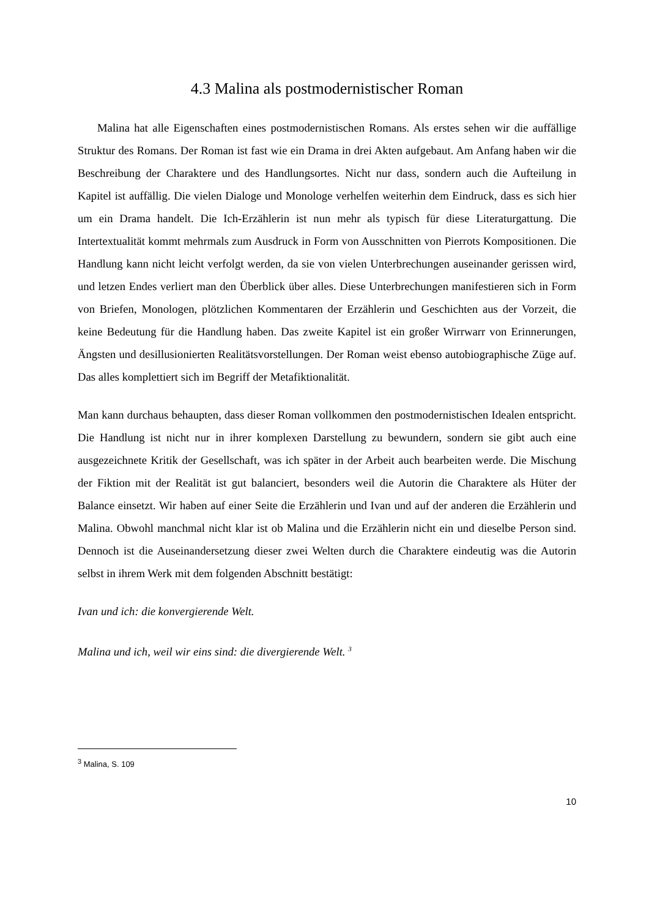4.3 Malina als postmodernistischer Roman
Malina hat alle Eigenschaften eines postmodernistischen Romans. Als erstes sehen wir die auffällige Struktur des Romans. Der Roman ist fast wie ein Drama in drei Akten aufgebaut. Am Anfang haben wir die Beschreibung der Charaktere und des Handlungsortes. Nicht nur dass, sondern auch die Aufteilung in Kapitel ist auffällig. Die vielen Dialoge und Monologe verhelfen weiterhin dem Eindruck, dass es sich hier um ein Drama handelt. Die Ich-Erzählerin ist nun mehr als typisch für diese Literaturgattung. Die Intertextualität kommt mehrmals zum Ausdruck in Form von Ausschnitten von Pierrots Kompositionen. Die Handlung kann nicht leicht verfolgt werden, da sie von vielen Unterbrechungen auseinander gerissen wird, und letzen Endes verliert man den Überblick über alles. Diese Unterbrechungen manifestieren sich in Form von Briefen, Monologen, plötzlichen Kommentaren der Erzählerin und Geschichten aus der Vorzeit, die keine Bedeutung für die Handlung haben. Das zweite Kapitel ist ein großer Wirrwarr von Erinnerungen, Ängsten und desillusionierten Realitätsvorstellungen. Der Roman weist ebenso autobiographische Züge auf. Das alles komplettiert sich im Begriff der Metafiktionalität.
Man kann durchaus behaupten, dass dieser Roman vollkommen den postmodernistischen Idealen entspricht. Die Handlung ist nicht nur in ihrer komplexen Darstellung zu bewundern, sondern sie gibt auch eine ausgezeichnete Kritik der Gesellschaft, was ich später in der Arbeit auch bearbeiten werde. Die Mischung der Fiktion mit der Realität ist gut balanciert, besonders weil die Autorin die Charaktere als Hüter der Balance einsetzt. Wir haben auf einer Seite die Erzählerin und Ivan und auf der anderen die Erzählerin und Malina. Obwohl manchmal nicht klar ist ob Malina und die Erzählerin nicht ein und dieselbe Person sind. Dennoch ist die Auseinandersetzung dieser zwei Welten durch die Charaktere eindeutig was die Autorin selbst in ihrem Werk mit dem folgenden Abschnitt bestätigt:
Ivan und ich: die konvergierende Welt.
Malina und ich, weil wir eins sind: die divergierende Welt. <sup>3</sup>
<sup>3</sup> Malina, S. 109
10